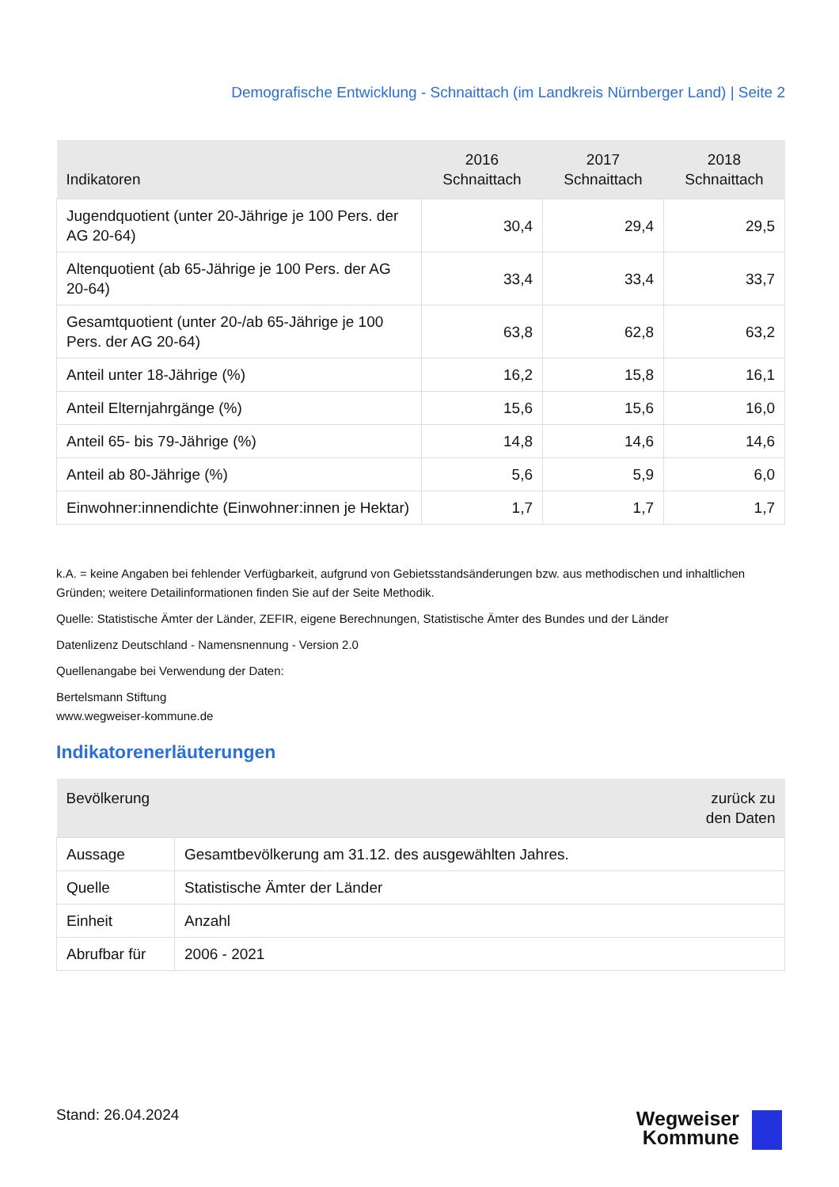Demografische Entwicklung - Schnaittach (im Landkreis Nürnberger Land) | Seite 2
| Indikatoren | 2016 Schnaittach | 2017 Schnaittach | 2018 Schnaittach |
| --- | --- | --- | --- |
| Jugendquotient (unter 20-Jährige je 100 Pers. der AG 20-64) | 30,4 | 29,4 | 29,5 |
| Altenquotient (ab 65-Jährige je 100 Pers. der AG 20-64) | 33,4 | 33,4 | 33,7 |
| Gesamtquotient (unter 20-/ab 65-Jährige je 100 Pers. der AG 20-64) | 63,8 | 62,8 | 63,2 |
| Anteil unter 18-Jährige (%) | 16,2 | 15,8 | 16,1 |
| Anteil Elternjahrgänge (%) | 15,6 | 15,6 | 16,0 |
| Anteil 65- bis 79-Jährige (%) | 14,8 | 14,6 | 14,6 |
| Anteil ab 80-Jährige (%) | 5,6 | 5,9 | 6,0 |
| Einwohner:innendichte (Einwohner:innen je Hektar) | 1,7 | 1,7 | 1,7 |
k.A. = keine Angaben bei fehlender Verfügbarkeit, aufgrund von Gebietsstandsänderungen bzw. aus methodischen und inhaltlichen Gründen; weitere Detailinformationen finden Sie auf der Seite Methodik.
Quelle: Statistische Ämter der Länder, ZEFIR, eigene Berechnungen, Statistische Ämter des Bundes und der Länder
Datenlizenz Deutschland - Namensnennung - Version 2.0
Quellenangabe bei Verwendung der Daten:
Bertelsmann Stiftung
www.wegweiser-kommune.de
Indikatorenerläuterungen
| Bevölkerung zurück zu den Daten | |
| --- | --- |
| Aussage | Gesamtbevölkerung am 31.12. des ausgewählten Jahres. |
| Quelle | Statistische Ämter der Länder |
| Einheit | Anzahl |
| Abrufbar für | 2006 - 2021 |
Stand: 26.04.2024
Wegweiser
Kommune